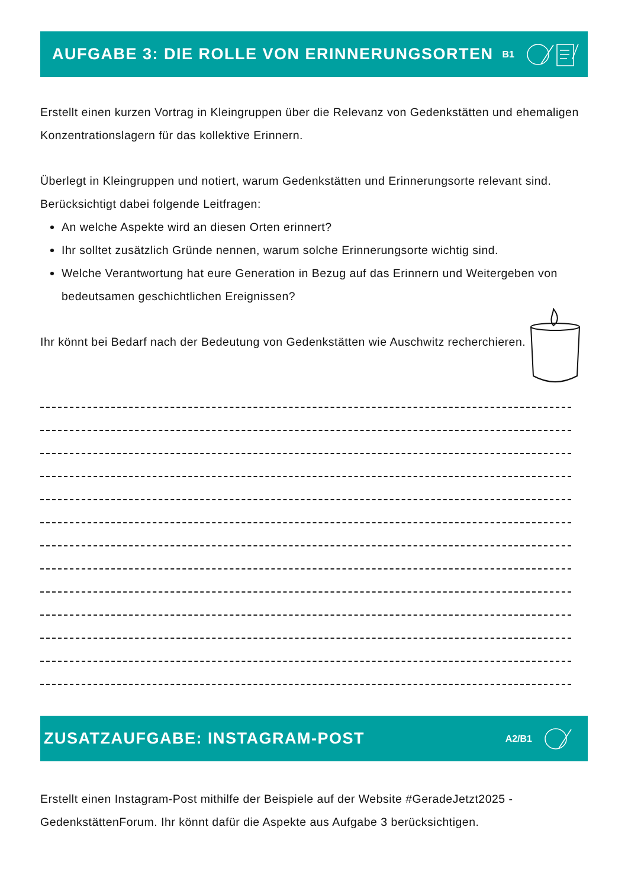AUFGABE 3: DIE ROLLE VON ERINNERUNGSORTEN
B1
Erstellt einen kurzen Vortrag in Kleingruppen über die Relevanz von Gedenkstätten und ehemaligen Konzentrationslagern für das kollektive Erinnern.
Überlegt in Kleingruppen und notiert, warum Gedenkstätten und Erinnerungsorte relevant sind. Berücksichtigt dabei folgende Leitfragen:
An welche Aspekte wird an diesen Orten erinnert?
Ihr solltet zusätzlich Gründe nennen, warum solche Erinnerungsorte wichtig sind.
Welche Verantwortung hat eure Generation in Bezug auf das Erinnern und Weitergeben von bedeutsamen geschichtlichen Ereignissen?
Ihr könnt bei Bedarf nach der Bedeutung von Gedenkstätten wie Auschwitz recherchieren.
ZUSATZAUFGABE: INSTAGRAM-POST
A2/B1
Erstellt einen Instagram-Post mithilfe der Beispiele auf der Website #GeradeJetzt2025 - GedenkstättenForum. Ihr könnt dafür die Aspekte aus Aufgabe 3 berücksichtigen.